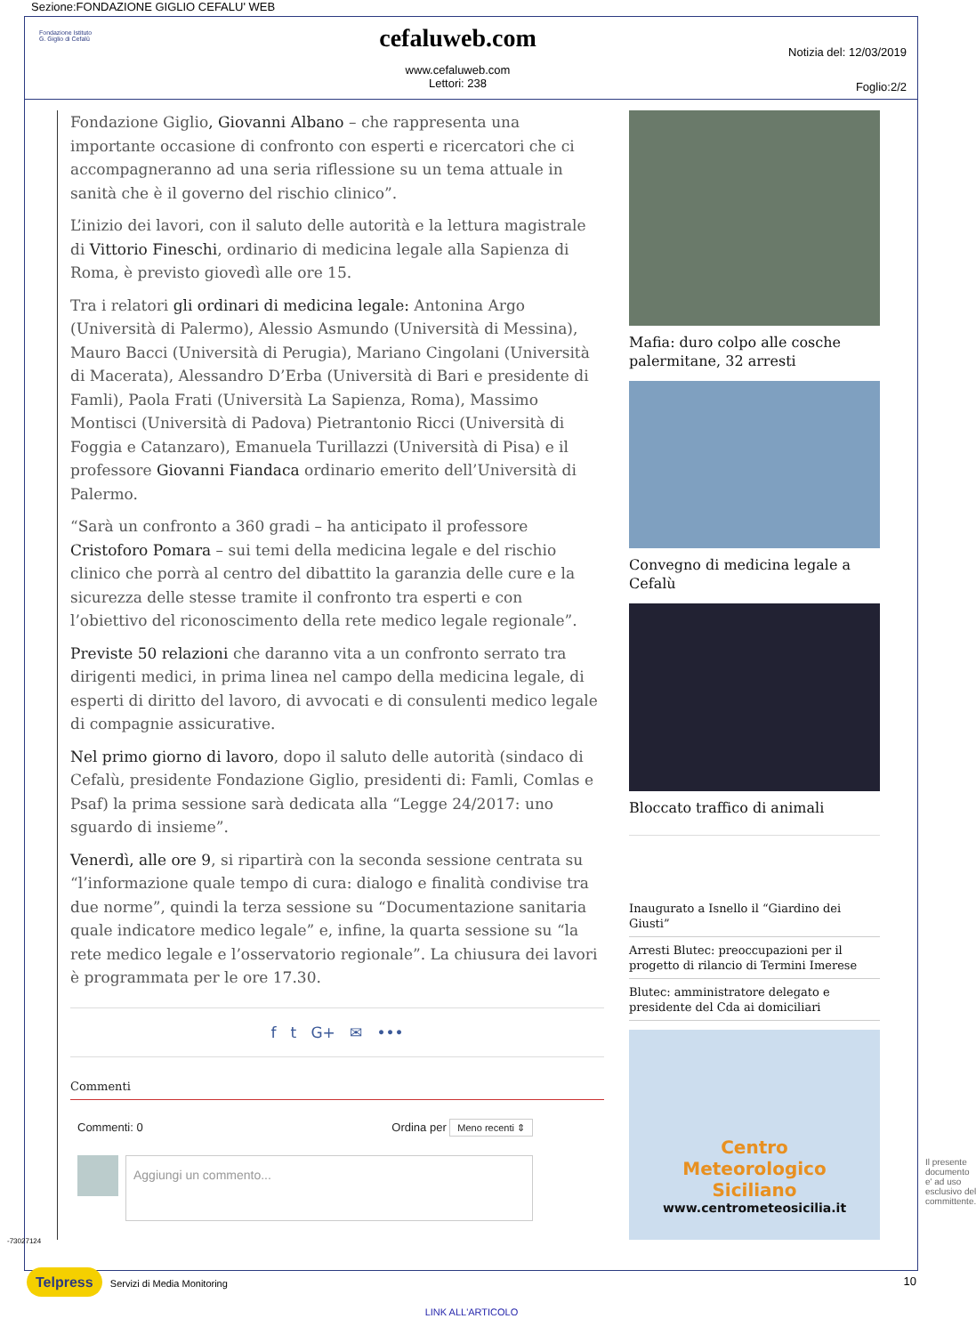Sezione:FONDAZIONE GIGLIO CEFALU' WEB
Fondazione Istituto
G. Giglio di Cefalù
cefaluweb.com
www.cefaluweb.com
Lettori: 238
Notizia del: 12/03/2019
Foglio:2/2
Fondazione Giglio, Giovanni Albano – che rappresenta una importante occasione di confronto con esperti e ricercatori che ci accompagneranno ad una seria riflessione su un tema attuale in sanità che è il governo del rischio clinico”.
L’inizio dei lavori, con il saluto delle autorità e la lettura magistrale di Vittorio Fineschi, ordinario di medicina legale alla Sapienza di Roma, è previsto giovedì alle ore 15.
Tra i relatori gli ordinari di medicina legale: Antonina Argo (Università di Palermo), Alessio Asmundo (Università di Messina), Mauro Bacci (Università di Perugia), Mariano Cingolani (Università di Macerata), Alessandro D’Erba (Università di Bari e presidente di Famli), Paola Frati (Università La Sapienza, Roma), Massimo Montisci (Università di Padova) Pietrantonio Ricci (Università di Foggia e Catanzaro), Emanuela Turillazzi (Università di Pisa) e il professore Giovanni Fiandaca ordinario emerito dell’Università di Palermo.
“Sarà un confronto a 360 gradi – ha anticipato il professore Cristoforo Pomara – sui temi della medicina legale e del rischio clinico che porrà al centro del dibattito la garanzia delle cure e la sicurezza delle stesse tramite il confronto tra esperti e con l’obiettivo del riconoscimento della rete medico legale regionale”.
Previste 50 relazioni che daranno vita a un confronto serrato tra dirigenti medici, in prima linea nel campo della medicina legale, di esperti di diritto del lavoro, di avvocati e di consulenti medico legale di compagnie assicurative.
Nel primo giorno di lavoro, dopo il saluto delle autorità (sindaco di Cefalù, presidente Fondazione Giglio, presidenti di: Famli, Comlas e Psaf) la prima sessione sarà dedicata alla “Legge 24/2017: uno sguardo di insieme”.
Venerdì, alle ore 9, si ripartirà con la seconda sessione centrata su “l’informazione quale tempo di cura: dialogo e finalità condivise tra due norme”, quindi la terza sessione su “Documentazione sanitaria quale indicatore medico legale” e, infine, la quarta sessione su “la rete medico legale e l’osservatorio regionale”. La chiusura dei lavori è programmata per le ore 17.30.
f t G+ ✉ •••
Commenti
Commenti: 0 Ordina per Meno recenti ⇕
Aggiungi un commento...
Mafia: duro colpo alle cosche palermitane, 32 arresti
Convegno di medicina legale a Cefalù
Bloccato traffico di animali
Inaugurato a Isnello il “Giardino dei Giusti”
Arresti Blutec: preoccupazioni per il progetto di rilancio di Termini Imerese
Blutec: amministratore delegato e presidente del Cda ai domiciliari
Centro
Meteorologico
Siciliano
www.centrometeosicilia.it
-73027124
Il presente documento e' ad uso esclusivo del committente.
Telpress Servizi di Media Monitoring 10
LINK ALL'ARTICOLO